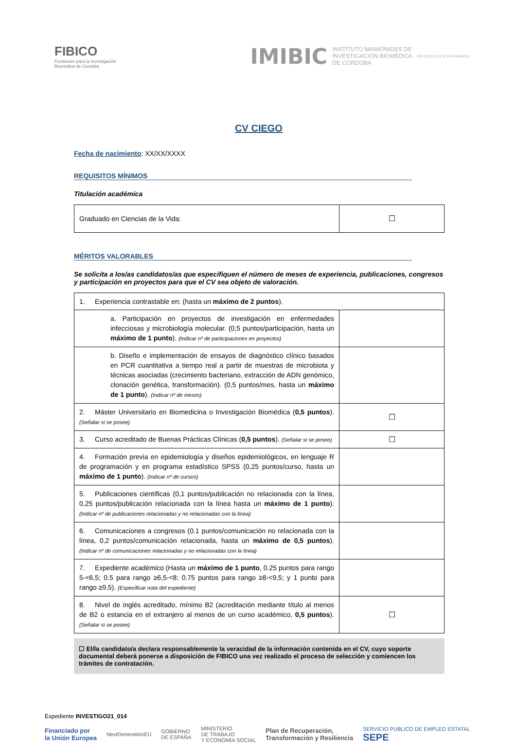FIBICO
Fundación para la Investigación
Biomédica de Córdoba
IMIBIC INSTITUTO MAIMÓNIDES DE
INVESTIGACIÓN BIOMÉDICA
DE CÓRDOBA HR EXCELLENCE IN RESEARCH
CV CIEGO
Fecha de nacimiento: XX/XX/XXXX
REQUISITOS MÍNIMOS
Titulación académica
| Graduado en Ciencias de la Vida: | ☐ |
MÉRITOS VALORABLES
Se solicita a los/as candidatos/as que especifiquen el número de meses de experiencia, publicaciones, congresos y participación en proyectos para que el CV sea objeto de valoración.
| 1. Experiencia contrastable en: (hasta un máximo de 2 puntos ). | |
| a. Participación en proyectos de investigación en enfermedades infecciosas y microbiología molecular. (0,5 puntos/participación, hasta un máximo de 1 punto ). (Indicar nº de participaciones en proyectos) | |
| b. Diseño e implementación de ensayos de diagnóstico clínico basados en PCR cuantitativa a tiempo real a partir de muestras de microbiota y técnicas asociadas (crecimiento bacteriano, extracción de ADN genómico, clonación genética, transformación). (0,5 puntos/mes, hasta un máximo de 1 punto ). (Indicar nº de meses) | |
| 2. Máster Universitario en Biomedicina o Investigación Biomédica ( 0,5 puntos ). (Señalar si se posee) | ☐ |
| 3. Curso acreditado de Buenas Prácticas Clínicas ( 0,5 puntos ). (Señalar si se posee) | ☐ |
| 4. Formación previa en epidemiología y diseños epidemiológicos, en lenguaje R de programación y en programa estadístico SPSS (0,25 puntos/curso, hasta un máximo de 1 punto ). (Indicar nº de cursos) | |
| 5. Publicaciones científicas (0,1 puntos/publicación no relacionada con la línea, 0,25 puntos/publicación relacionada con la línea hasta un máximo de 1 punto ). (Indicar nº de publicaciones relacionadas y no relacionadas con la línea) | |
| 6. Comunicaciones a congresos (0.1 puntos/comunicación no relacionada con la línea, 0,2 puntos/comunicación relacionada, hasta un máximo de 0,5 puntos ). (Indicar nº de comunicaciones relacionadas y no relacionadas con la línea) | |
| 7. Expediente académico (Hasta un máximo de 1 punto , 0.25 puntos para rango 5-<6,5; 0.5 para rango ≥6,5-<8; 0.75 puntos para rango ≥8-<9,5; y 1 punto para rango ≥9,5). (Especificar nota del expediente) | |
| 8. Nivel de inglés acreditado, mínimo B2 (acreditación mediante título al menos de B2 o estancia en el extranjero al menos de un curso académico, 0,5 puntos ). (Señalar si se posee) | ☐ |
☐ El/la candidato/a declara responsablemente la veracidad de la información contenida en el CV, cuyo soporte documental deberá ponerse a disposición de FIBICO una vez realizado el proceso de selección y comiencen los trámites de contratación.
Expediente INVESTIGO21_014
Financiado por
la Unión Europea NextGenerationEU GOBIERNO
DE ESPAÑA MINISTERIO
DE TRABAJO
Y ECONOMÍA SOCIAL Plan de Recuperación,
Transformación y Resiliencia SERVICIO PÚBLICO DE EMPLEO ESTATAL
SEPE